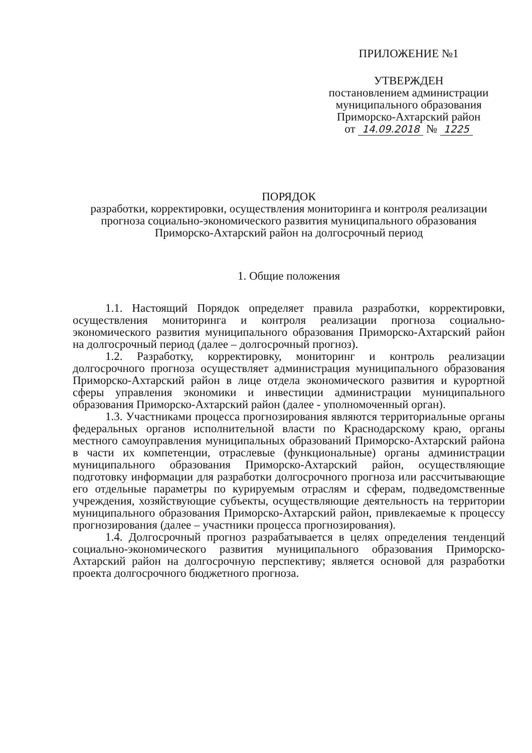ПРИЛОЖЕНИЕ №1
УТВЕРЖДЕН
постановлением администрации
муниципального образования
Приморско-Ахтарский район
от 14.09.2018 № 1225
ПОРЯДОК
разработки, корректировки, осуществления мониторинга и контроля реализации прогноза социально-экономического развития муниципального образования Приморско-Ахтарский район на долгосрочный период
1. Общие положения
1.1. Настоящий Порядок определяет правила разработки, корректировки, осуществления мониторинга и контроля реализации прогноза социально-экономического развития муниципального образования Приморско-Ахтарский район на долгосрочный период (далее – долгосрочный прогноз).
1.2. Разработку, корректировку, мониторинг и контроль реализации долгосрочного прогноза осуществляет администрация муниципального образования Приморско-Ахтарский район в лице отдела экономического развития и курортной сферы управления экономики и инвестиции администрации муниципального образования Приморско-Ахтарский район (далее - уполномоченный орган).
1.3. Участниками процесса прогнозирования являются территориальные органы федеральных органов исполнительной власти по Краснодарскому краю, органы местного самоуправления муниципальных образований Приморско-Ахтарский района в части их компетенции, отраслевые (функциональные) органы администрации муниципального образования Приморско-Ахтарский район, осуществляющие подготовку информации для разработки долгосрочного прогноза или рассчитывающие его отдельные параметры по курируемым отраслям и сферам, подведомственные учреждения, хозяйствующие субъекты, осуществляющие деятельность на территории муниципального образования Приморско-Ахтарский район, привлекаемые к процессу прогнозирования (далее – участники процесса прогнозирования).
1.4. Долгосрочный прогноз разрабатывается в целях определения тенденций социально-экономического развития муниципального образования Приморско-Ахтарский район на долгосрочную перспективу; является основой для разработки проекта долгосрочного бюджетного прогноза.